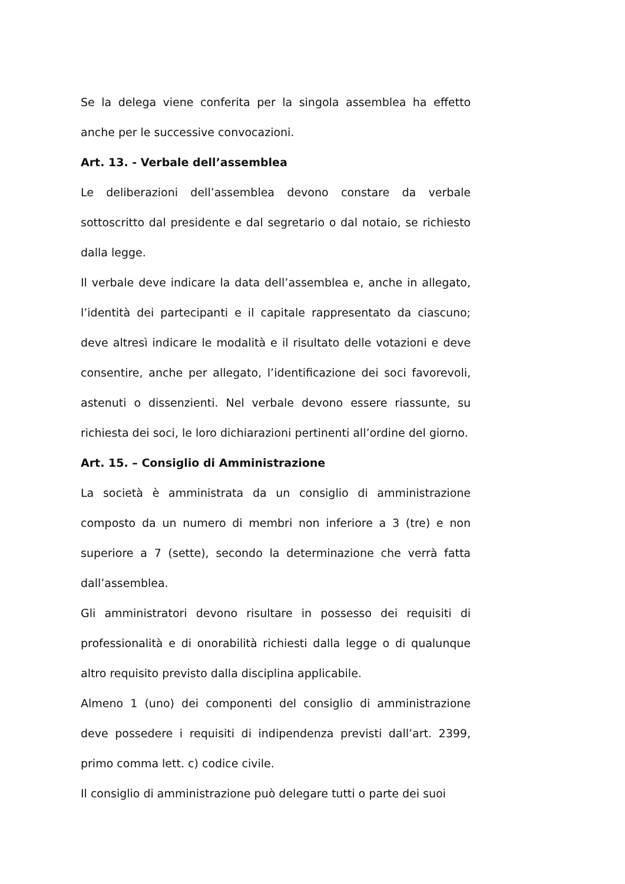Se la delega viene conferita per la singola assemblea ha effetto anche per le successive convocazioni.
Art. 13. - Verbale dell’assemblea
Le deliberazioni dell’assemblea devono constare da verbale sottoscritto dal presidente e dal segretario o dal notaio, se richiesto dalla legge.
Il verbale deve indicare la data dell’assemblea e, anche in allegato, l’identità dei partecipanti e il capitale rappresentato da ciascuno; deve altresì indicare le modalità e il risultato delle votazioni e deve consentire, anche per allegato, l’identificazione dei soci favorevoli, astenuti o dissenzienti. Nel verbale devono essere riassunte, su richiesta dei soci, le loro dichiarazioni pertinenti all’ordine del giorno.
Art. 15. – Consiglio di Amministrazione
La società è amministrata da un consiglio di amministrazione composto da un numero di membri non inferiore a 3 (tre) e non superiore a 7 (sette), secondo la determinazione che verrà fatta dall’assemblea.
Gli amministratori devono risultare in possesso dei requisiti di professionalità e di onorabilità richiesti dalla legge o di qualunque altro requisito previsto dalla disciplina applicabile.
Almeno 1 (uno) dei componenti del consiglio di amministrazione deve possedere i requisiti di indipendenza previsti dall’art. 2399, primo comma lett. c) codice civile.
Il consiglio di amministrazione può delegare tutti o parte dei suoi